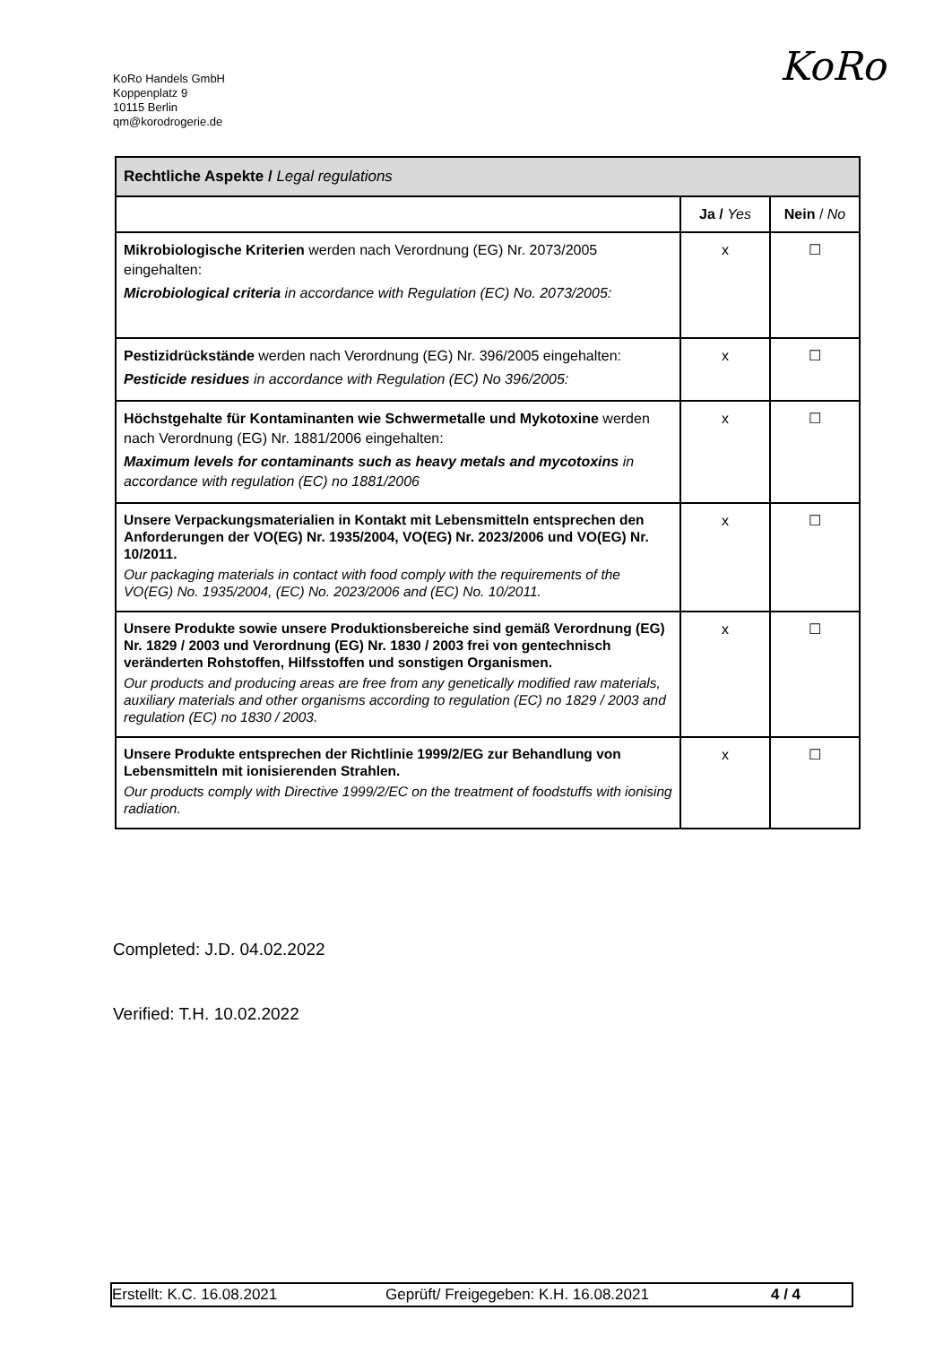KoRo Handels GmbH
Koppenplatz 9
10115 Berlin
qm@korodrogerie.de
KoRo
| Rechtliche Aspekte / Legal regulations | | |
| --- | --- | --- |
| | Ja / Yes | Nein / No |
| Mikrobiologische Kriterien werden nach Verordnung (EG) Nr. 2073/2005 eingehalten: Microbiological criteria in accordance with Regulation (EC) No. 2073/2005: | x | ☐ |
| Pestizidrückstände werden nach Verordnung (EG) Nr. 396/2005 eingehalten: Pesticide residues in accordance with Regulation (EC) No 396/2005: | x | ☐ |
| Höchstgehalte für Kontaminanten wie Schwermetalle und Mykotoxine werden nach Verordnung (EG) Nr. 1881/2006 eingehalten: Maximum levels for contaminants such as heavy metals and mycotoxins in accordance with regulation (EC) no 1881/2006 | x | ☐ |
| Unsere Verpackungsmaterialien in Kontakt mit Lebensmitteln entsprechen den Anforderungen der VO(EG) Nr. 1935/2004, VO(EG) Nr. 2023/2006 und VO(EG) Nr. 10/2011. Our packaging materials in contact with food comply with the requirements of the VO(EG) No. 1935/2004, (EC) No. 2023/2006 and (EC) No. 10/2011. | x | ☐ |
| Unsere Produkte sowie unsere Produktionsbereiche sind gemäß Verordnung (EG) Nr. 1829 / 2003 und Verordnung (EG) Nr. 1830 / 2003 frei von gentechnisch veränderten Rohstoffen, Hilfsstoffen und sonstigen Organismen. Our products and producing areas are free from any genetically modified raw materials, auxiliary materials and other organisms according to regulation (EC) no 1829 / 2003 and regulation (EC) no 1830 / 2003. | x | ☐ |
| Unsere Produkte entsprechen der Richtlinie 1999/2/EG zur Behandlung von Lebensmitteln mit ionisierenden Strahlen. Our products comply with Directive 1999/2/EC on the treatment of foodstuffs with ionising radiation. | x | ☐ |
Completed: J.D. 04.02.2022
Verified: T.H. 10.02.2022
Erstellt: K.C. 16.08.2021 Geprüft/ Freigegeben: K.H. 16.08.2021 4 / 4